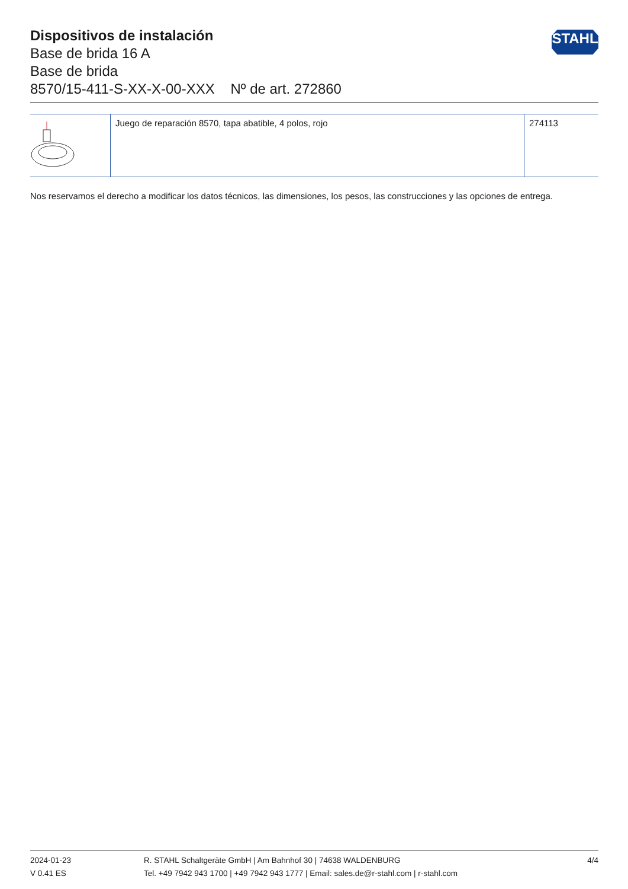Dispositivos de instalación
Base de brida 16 A
Base de brida
8570/15-411-S-XX-X-00-XXX Nº de art. 272860
STAHL
| | Juego de reparación 8570, tapa abatible, 4 polos, rojo | 274113 |
Nos reservamos el derecho a modificar los datos técnicos, las dimensiones, los pesos, las construcciones y las opciones de entrega.
2024-01-23
V 0.41 ES
R. STAHL Schaltgeräte GmbH | Am Bahnhof 30 | 74638 WALDENBURG
Tel. +49 7942 943 1700 | +49 7942 943 1777 | Email: sales.de@r-stahl.com | r-stahl.com
4/4